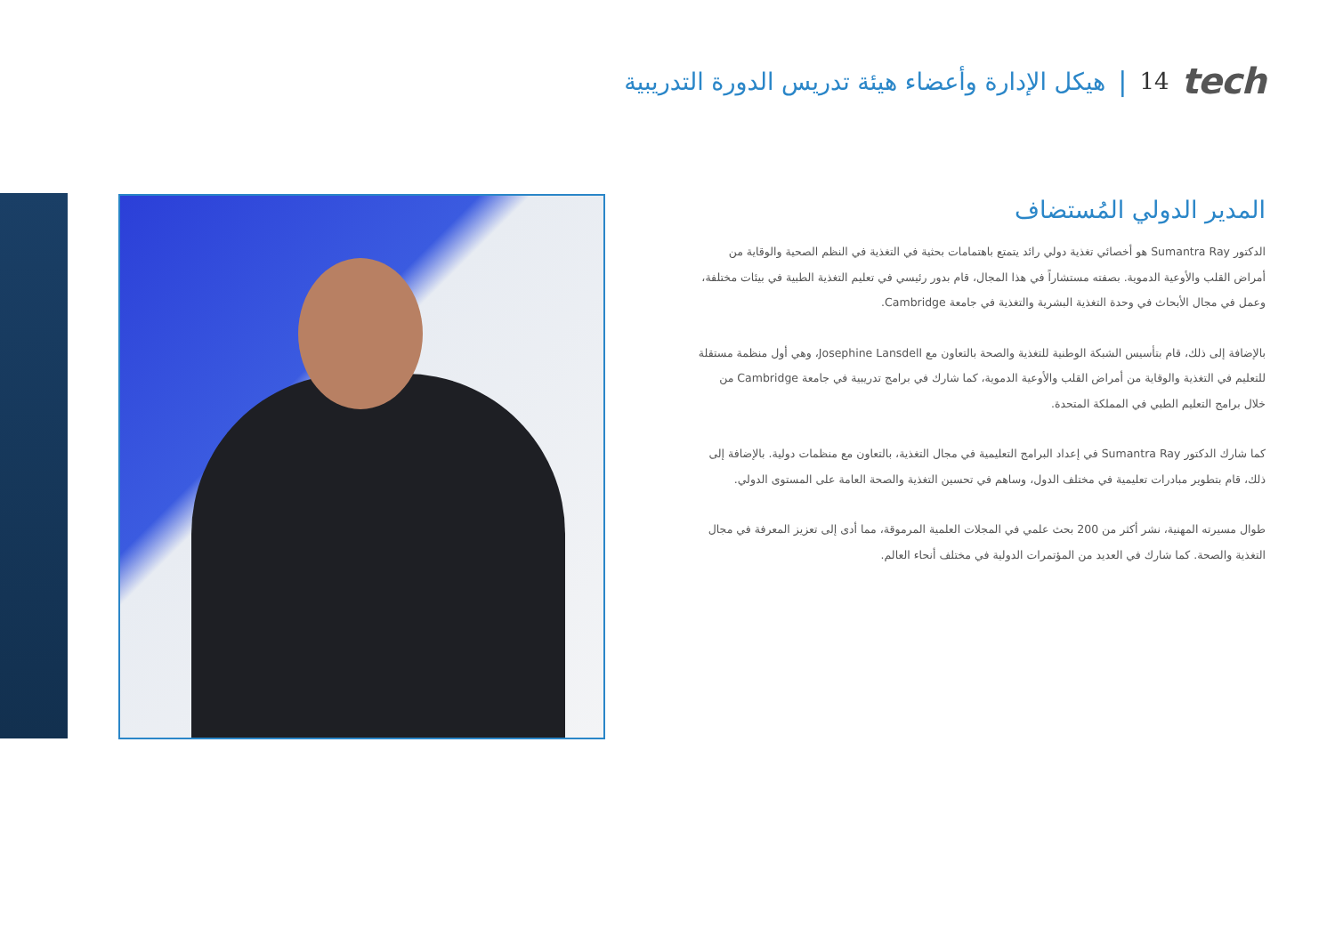هيكل الإدارة وأعضاء هيئة تدريس الدورة التدريبية | 14 tech
المدير الدولي المُستضاف
الدكتور Sumantra Ray هو أخصائي تغذية دولي رائد يتمتع باهتمامات بحثية في التغذية في النظم الصحية والوقاية من أمراض القلب والأوعية الدموية. بصفته مستشاراً في هذا المجال، قام بدور رئيسي في تعليم التغذية الطبية في بيئات مختلفة، وعمل في مجال الأبحاث في وحدة التغذية البشرية والتغذية في جامعة Cambridge.
بالإضافة إلى ذلك، قام بتأسيس الشبكة الوطنية للتغذية والصحة بالتعاون مع Josephine Lansdell، وهي أول منظمة مستقلة للتعليم في التغذية والوقاية من أمراض القلب والأوعية الدموية، كما شارك في برامج تدريبية في جامعة Cambridge من خلال برامج التعليم الطبي في المملكة المتحدة.
كما شارك الدكتور Sumantra Ray في إعداد البرامج التعليمية في مجال التغذية، بالتعاون مع منظمات دولية. بالإضافة إلى ذلك، قام بتطوير مبادرات تعليمية في مختلف الدول، وساهم في تحسين التغذية والصحة العامة على المستوى الدولي.
طوال مسيرته المهنية، نشر أكثر من 200 بحث علمي في المجلات العلمية المرموقة، مما أدى إلى تعزيز المعرفة في مجال التغذية والصحة. كما شارك في العديد من المؤتمرات الدولية في مختلف أنحاء العالم.